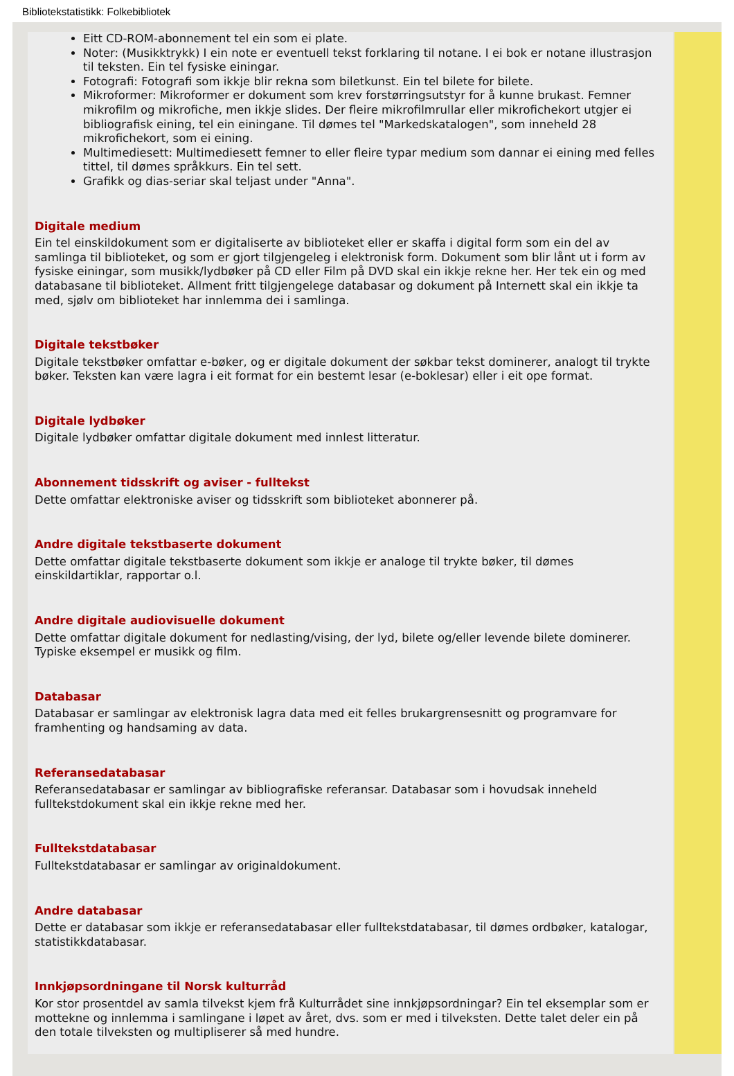Bibliotekstatistikk: Folkebibliotek
Eitt CD-ROM-abonnement tel ein som ei plate.
Noter: (Musikktrykk) I ein note er eventuell tekst forklaring til notane. I ei bok er notane illustrasjon til teksten. Ein tel fysiske einingar.
Fotografi: Fotografi som ikkje blir rekna som biletkunst. Ein tel bilete for bilete.
Mikroformer: Mikroformer er dokument som krev forstørringsutstyr for å kunne brukast. Femner mikrofilm og mikrofiche, men ikkje slides. Der fleire mikrofilmrullar eller mikrofichekort utgjer ei bibliografisk eining, tel ein einingane. Til dømes tel "Markedskatalogen", som inneheld 28 mikrofichekort, som ei eining.
Multimediesett: Multimediesett femner to eller fleire typar medium som dannar ei eining med felles tittel, til dømes språkkurs. Ein tel sett.
Grafikk og dias-seriar skal teljast under "Anna".
Digitale medium
Ein tel einskildokument som er digitaliserte av biblioteket eller er skaffa i digital form som ein del av samlinga til biblioteket, og som er gjort tilgjengeleg i elektronisk form. Dokument som blir lånt ut i form av fysiske einingar, som musikk/lydbøker på CD eller Film på DVD skal ein ikkje rekne her. Her tek ein og med databasane til biblioteket. Allment fritt tilgjengelege databasar og dokument på Internett skal ein ikkje ta med, sjølv om biblioteket har innlemma dei i samlinga.
Digitale tekstbøker
Digitale tekstbøker omfattar e-bøker, og er digitale dokument der søkbar tekst dominerer, analogt til trykte bøker. Teksten kan være lagra i eit format for ein bestemt lesar (e-boklesar) eller i eit ope format.
Digitale lydbøker
Digitale lydbøker omfattar digitale dokument med innlest litteratur.
Abonnement tidsskrift og aviser - fulltekst
Dette omfattar elektroniske aviser og tidsskrift som biblioteket abonnerer på.
Andre digitale tekstbaserte dokument
Dette omfattar digitale tekstbaserte dokument som ikkje er analoge til trykte bøker, til dømes einskildartiklar, rapportar o.l.
Andre digitale audiovisuelle dokument
Dette omfattar digitale dokument for nedlasting/vising, der lyd, bilete og/eller levende bilete dominerer. Typiske eksempel er musikk og film.
Databasar
Databasar er samlingar av elektronisk lagra data med eit felles brukargrensesnitt og programvare for framhenting og handsaming av data.
Referansedatabasar
Referansedatabasar er samlingar av bibliografiske referansar. Databasar som i hovudsak inneheld fulltekstdokument skal ein ikkje rekne med her.
Fulltekstdatabasar
Fulltekstdatabasar er samlingar av originaldokument.
Andre databasar
Dette er databasar som ikkje er referansedatabasar eller fulltekstdatabasar, til dømes ordbøker, katalogar, statistikkdatabasar.
Innkjøpsordningane til Norsk kulturråd
Kor stor prosentdel av samla tilvekst kjem frå Kulturrådet sine innkjøpsordningar? Ein tel eksemplar som er mottekne og innlemma i samlingane i løpet av året, dvs. som er med i tilveksten. Dette talet deler ein på den totale tilveksten og multipliserer så med hundre.